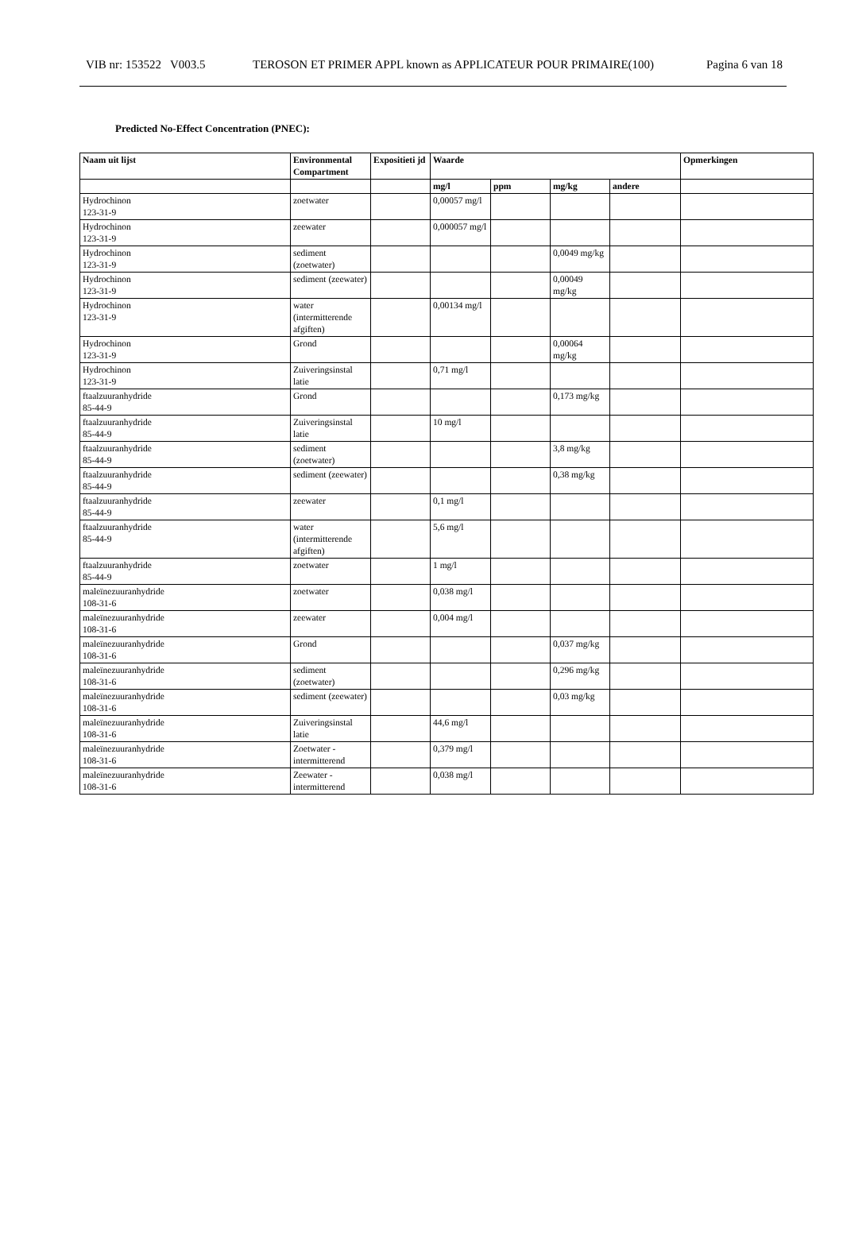VIB nr: 153522 V003.5 TEROSON ET PRIMER APPL known as APPLICATEUR POUR PRIMAIRE(100) Pagina 6 van 18
Predicted No-Effect Concentration (PNEC):
| Naam uit lijst | Environmental Compartment | Expositieti jd | Waarde | | | | Opmerkingen |
| --- | --- | --- | --- | --- | --- | --- | --- |
| | | | mg/l | ppm | mg/kg | andere | |
| Hydrochinon 123-31-9 | zoetwater | | 0,00057 mg/l | | | | |
| Hydrochinon 123-31-9 | zeewater | | 0,000057 mg/l | | | | |
| Hydrochinon 123-31-9 | sediment (zoetwater) | | | | 0,0049 mg/kg | | |
| Hydrochinon 123-31-9 | sediment (zeewater) | | | | 0,00049 mg/kg | | |
| Hydrochinon 123-31-9 | water (intermitterende afgiften) | | 0,00134 mg/l | | | | |
| Hydrochinon 123-31-9 | Grond | | | | 0,00064 mg/kg | | |
| Hydrochinon 123-31-9 | Zuiveringsinstal latie | | 0,71 mg/l | | | | |
| ftaalzuuranhydride 85-44-9 | Grond | | | | 0,173 mg/kg | | |
| ftaalzuuranhydride 85-44-9 | Zuiveringsinstal latie | | 10 mg/l | | | | |
| ftaalzuuranhydride 85-44-9 | sediment (zoetwater) | | | | 3,8 mg/kg | | |
| ftaalzuuranhydride 85-44-9 | sediment (zeewater) | | | | 0,38 mg/kg | | |
| ftaalzuuranhydride 85-44-9 | zeewater | | 0,1 mg/l | | | | |
| ftaalzuuranhydride 85-44-9 | water (intermitterende afgiften) | | 5,6 mg/l | | | | |
| ftaalzuuranhydride 85-44-9 | zoetwater | | 1 mg/l | | | | |
| maleïnezuuranhydride 108-31-6 | zoetwater | | 0,038 mg/l | | | | |
| maleïnezuuranhydride 108-31-6 | zeewater | | 0,004 mg/l | | | | |
| maleïnezuuranhydride 108-31-6 | Grond | | | | 0,037 mg/kg | | |
| maleïnezuuranhydride 108-31-6 | sediment (zoetwater) | | | | 0,296 mg/kg | | |
| maleïnezuuranhydride 108-31-6 | sediment (zeewater) | | | | 0,03 mg/kg | | |
| maleïnezuuranhydride 108-31-6 | Zuiveringsinstal latie | | 44,6 mg/l | | | | |
| maleïnezuuranhydride 108-31-6 | Zoetwater - intermitterend | | 0,379 mg/l | | | | |
| maleïnezuuranhydride 108-31-6 | Zeewater - intermitterend | | 0,038 mg/l | | | | |